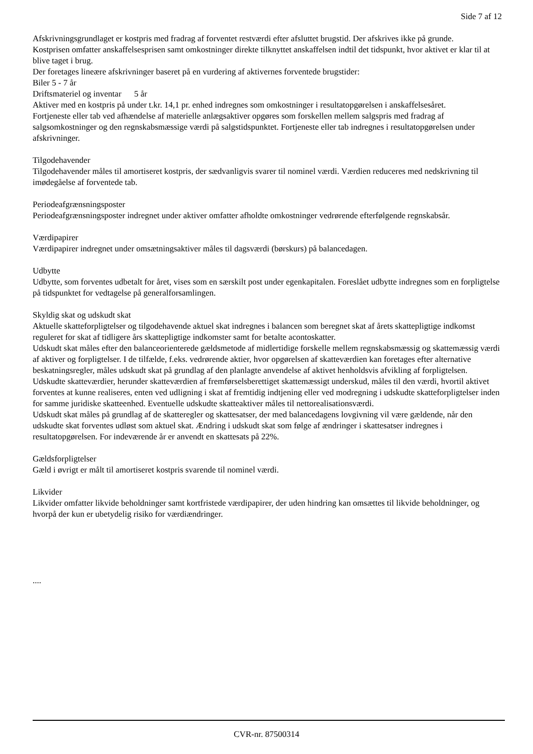Side 7 af 12
Afskrivningsgrundlaget er kostpris med fradrag af forventet restværdi efter afsluttet brugstid. Der afskrives ikke på grunde.
Kostprisen omfatter anskaffelsesprisen samt omkostninger direkte tilknyttet anskaffelsen indtil det tidspunkt, hvor aktivet er klar til at blive taget i brug.
Der foretages lineære afskrivninger baseret på en vurdering af aktivernes forventede brugstider:
Biler 5 - 7 år
Driftsmateriel og inventar 5 år
Aktiver med en kostpris på under t.kr. 14,1 pr. enhed indregnes som omkostninger i resultatopgørelsen i anskaffelsesåret.
Fortjeneste eller tab ved afhændelse af materielle anlægsaktiver opgøres som forskellen mellem salgspris med fradrag af salgsomkostninger og den regnskabsmæssige værdi på salgstidspunktet. Fortjeneste eller tab indregnes i resultatopgørelsen under afskrivninger.
Tilgodehavender
Tilgodehavender måles til amortiseret kostpris, der sædvanligvis svarer til nominel værdi. Værdien reduceres med nedskrivning til imødegåelse af forventede tab.
Periodeafgrænsningsposter
Periodeafgrænsningsposter indregnet under aktiver omfatter afholdte omkostninger vedrørende efterfølgende regnskabsår.
Værdipapirer
Værdipapirer indregnet under omsætningsaktiver måles til dagsværdi (børskurs) på balancedagen.
Udbytte
Udbytte, som forventes udbetalt for året, vises som en særskilt post under egenkapitalen. Foreslået udbytte indregnes som en forpligtelse på tidspunktet for vedtagelse på generalforsamlingen.
Skyldig skat og udskudt skat
Aktuelle skatteforpligtelser og tilgodehavende aktuel skat indregnes i balancen som beregnet skat af årets skattepligtige indkomst reguleret for skat af tidligere års skattepligtige indkomster samt for betalte acontoskatter.
Udskudt skat måles efter den balanceorienterede gældsmetode af midlertidige forskelle mellem regnskabsmæssig og skattemæssig værdi af aktiver og forpligtelser. I de tilfælde, f.eks. vedrørende aktier, hvor opgørelsen af skatteværdien kan foretages efter alternative beskatningsregler, måles udskudt skat på grundlag af den planlagte anvendelse af aktivet henholdsvis afvikling af forpligtelsen.
Udskudte skatteværdier, herunder skatteværdien af fremførselsberettiget skattemæssigt underskud, måles til den værdi, hvortil aktivet forventes at kunne realiseres, enten ved udligning i skat af fremtidig indtjening eller ved modregning i udskudte skatteforpligtelser inden for samme juridiske skatteenhed. Eventuelle udskudte skatteaktiver måles til nettorealisationsværdi.
Udskudt skat måles på grundlag af de skatteregler og skattesatser, der med balancedagens lovgivning vil være gældende, når den udskudte skat forventes udløst som aktuel skat. Ændring i udskudt skat som følge af ændringer i skattesatser indregnes i resultatopgørelsen. For indeværende år er anvendt en skattesats på 22%.
Gældsforpligtelser
Gæld i øvrigt er målt til amortiseret kostpris svarende til nominel værdi.
Likvider
Likvider omfatter likvide beholdninger samt kortfristede værdipapirer, der uden hindring kan omsættes til likvide beholdninger, og hvorpå der kun er ubetydelig risiko for værdiændringer.
....
CVR-nr. 87500314